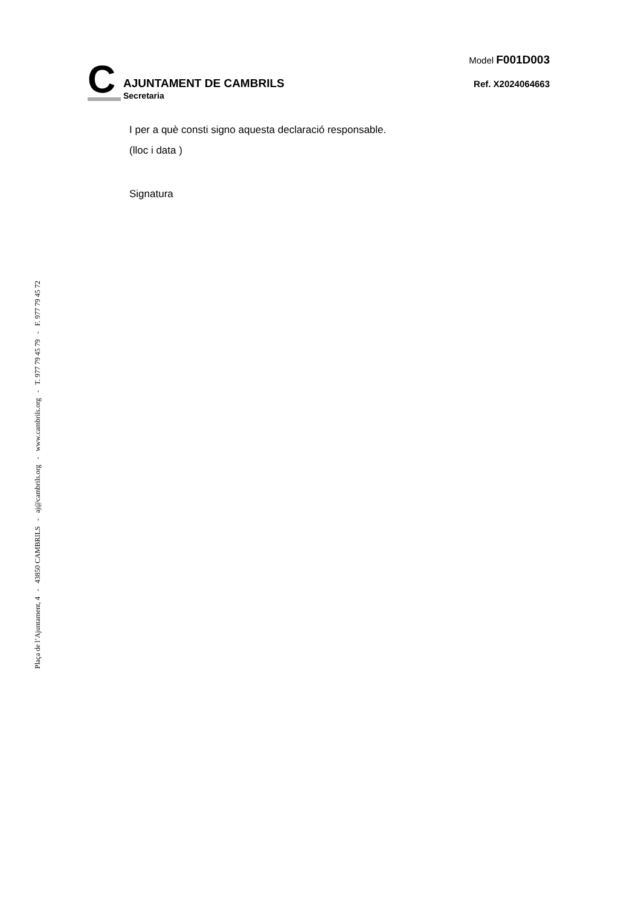C
AJUNTAMENT DE CAMBRILS
Secretaria
Model F001D003
Ref. X2024064663
I per a què consti signo aquesta declaració responsable.
(lloc i data )
Signatura
Plaça de l’Ajuntament, 4 - 43850 CAMBRILS - aj@cambrils.org - www.cambrils.org - T. 977 79 45 79 - F. 977 79 45 72